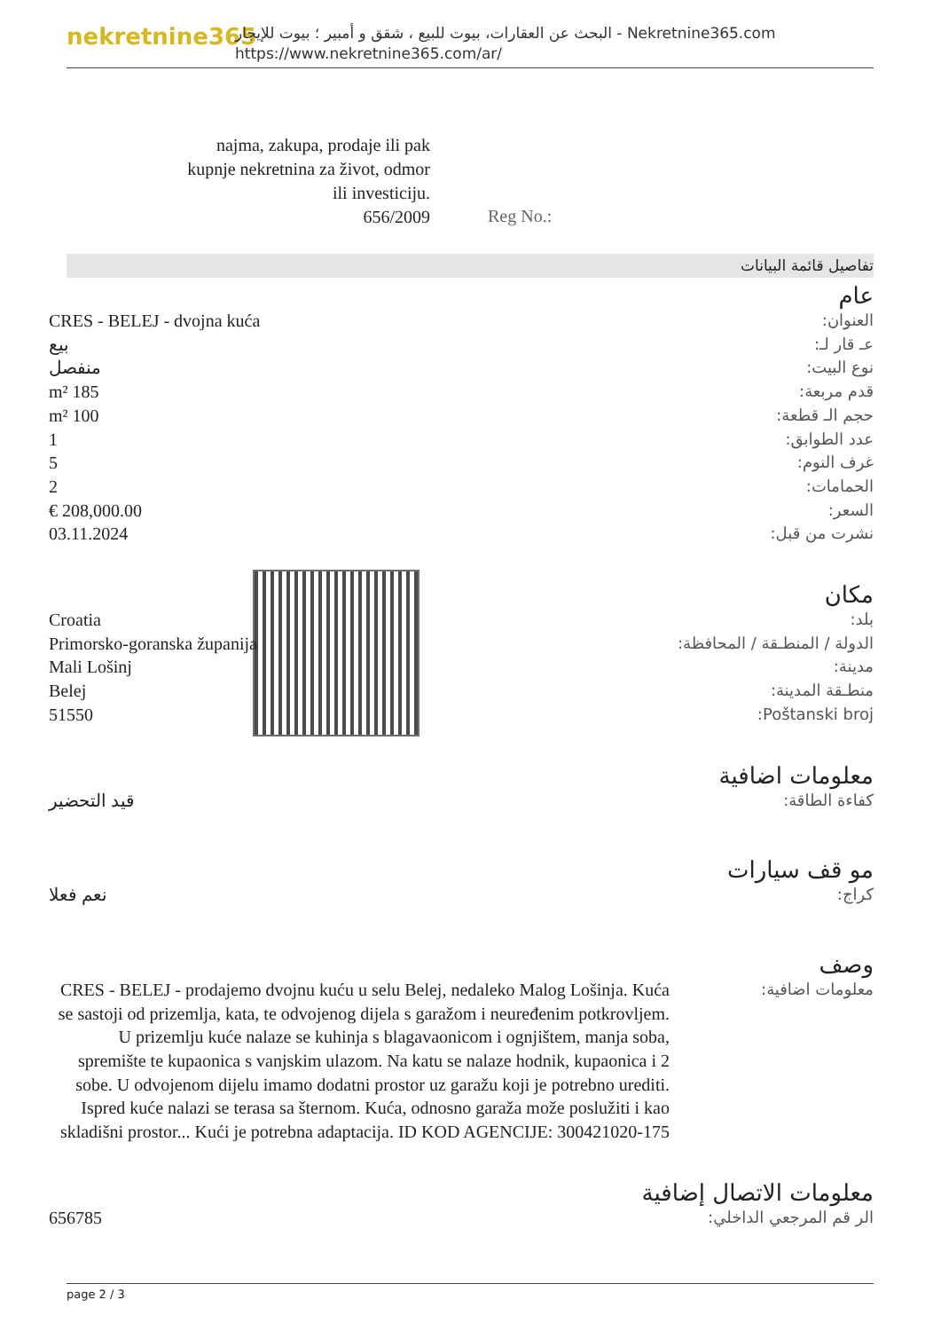nekretnine365
البحث عن العقارات، بيوت للبيع ، شقق و أمبير ؛ بيوت للإيجار - Nekretnine365.com
https://www.nekretnine365.com/ar/
najma, zakupa, prodaje ili pak kupnje nekretnina za život, odmor ili investiciju.
656/2009
Reg No.:
تفاصيل قائمة البيانات
عام
| العنوان: | CRES - BELEJ - dvojna kuća |
| عـ قار لـ: | بيع |
| نوع البيت: | منفصل |
| قدم مربعة: | 185 m² |
| حجم الـ قطعة: | 100 m² |
| عدد الطوابق: | 1 |
| غرف النوم: | 5 |
| الحمامات: | 2 |
| السعر: | 208,000.00 € |
| نشرت من قبل: | 03.11.2024 |
مكان
| بلد: | Croatia |
| الدولة / المنطـقة / المحافظة: | Primorsko-goranska županija |
| مدينة: | Mali Lošinj |
| منطـقة المدينة: | Belej |
| Poštanski broj: | 51550 |
معلومات اضافية
| كفاءة الطاقة: | قيد التحضير |
مو قف سيارات
| كراج: | نعم فعلا |
وصف
| معلومات اضافية: | CRES - BELEJ - prodajemo dvojnu kuću u selu Belej, nedaleko Malog Lošinja. Kuća se sastoji od prizemlja, kata, te odvojenog dijela s garažom i neuređenim potkrovljem. U prizemlju kuće nalaze se kuhinja s blagavaonicom i ognjištem, manja soba, spremište te kupaonica s vanjskim ulazom. Na katu se nalaze hodnik, kupaonica i 2 sobe. U odvojenom dijelu imamo dodatni prostor uz garažu koji je potrebno urediti. Ispred kuće nalazi se terasa sa šternom. Kuća, odnosno garaža može poslužiti i kao skladišni prostor... Kući je potrebna adaptacija. ID KOD AGENCIJE: 300421020-175 |
معلومات الاتصال إضافية
| الر قم المرجعي الداخلي: | 656785 |
page 2 / 3